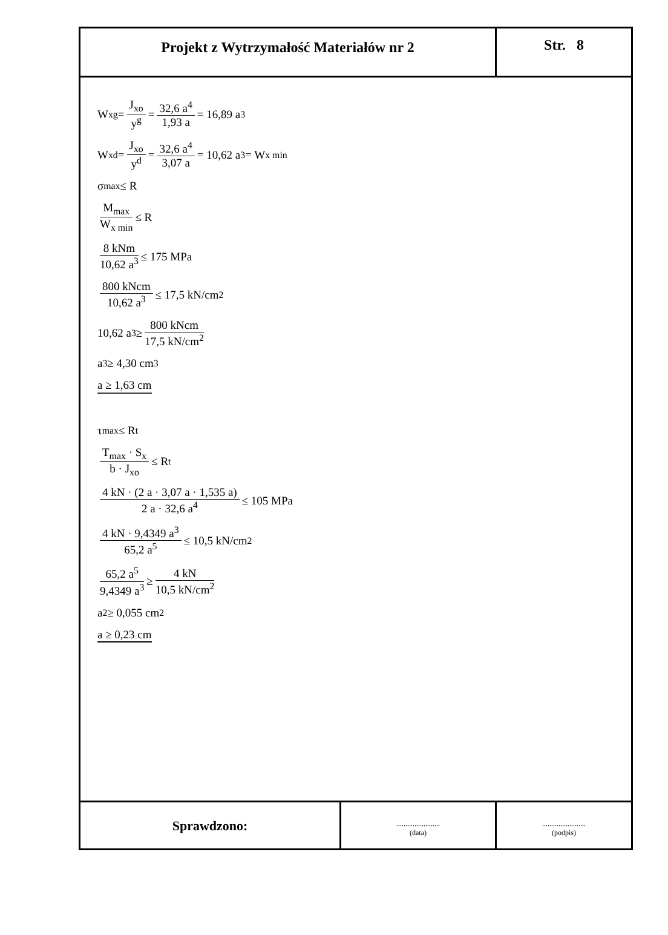Projekt z Wytrzymałość Materiałów nr 2
Str. 8
W<sub>x</sub><sup>g</sup> = J<sub>xo</sub> y<sup>g</sup> = 32,6 a<sup>4</sup> 1,93 a = 16,89 a<sup>3</sup>
W<sub>x</sub><sup>d</sup> = J<sub>xo</sub> y<sup>d</sup> = 32,6 a<sup>4</sup> 3,07 a = 10,62 a<sup>3</sup> = W<sub>x min</sub>
σ<sub>max</sub> ≤ R
M<sub>max</sub> W<sub>x min</sub> ≤ R
8 kNm 10,62 a<sup>3</sup> ≤ 175 MPa
800 kNcm 10,62 a<sup>3</sup> ≤ 17,5 kN/cm<sup>2</sup>
10,62 a<sup>3</sup> ≥ 800 kNcm 17,5 kN/cm<sup>2</sup>
a<sup>3</sup> ≥ 4,30 cm<sup>3</sup>
a ≥ 1,63 cm
τ<sub>max</sub> ≤ R<sub>t</sub>
T<sub>max</sub> · S<sub>x</sub> b · J<sub>xo</sub> ≤ R<sub>t</sub>
4 kN · (2 a · 3,07 a · 1,535 a) 2 a · 32,6 a<sup>4</sup> ≤ 105 MPa
4 kN · 9,4349 a<sup>3</sup> 65,2 a<sup>5</sup> ≤ 10,5 kN/cm<sup>2</sup>
65,2 a<sup>5</sup> 9,4349 a<sup>3</sup> ≥ 4 kN 10,5 kN/cm<sup>2</sup>
a<sup>2</sup> ≥ 0,055 cm<sup>2</sup>
a ≥ 0,23 cm
Sprawdzono:
........................
(data)
........................
(podpis)